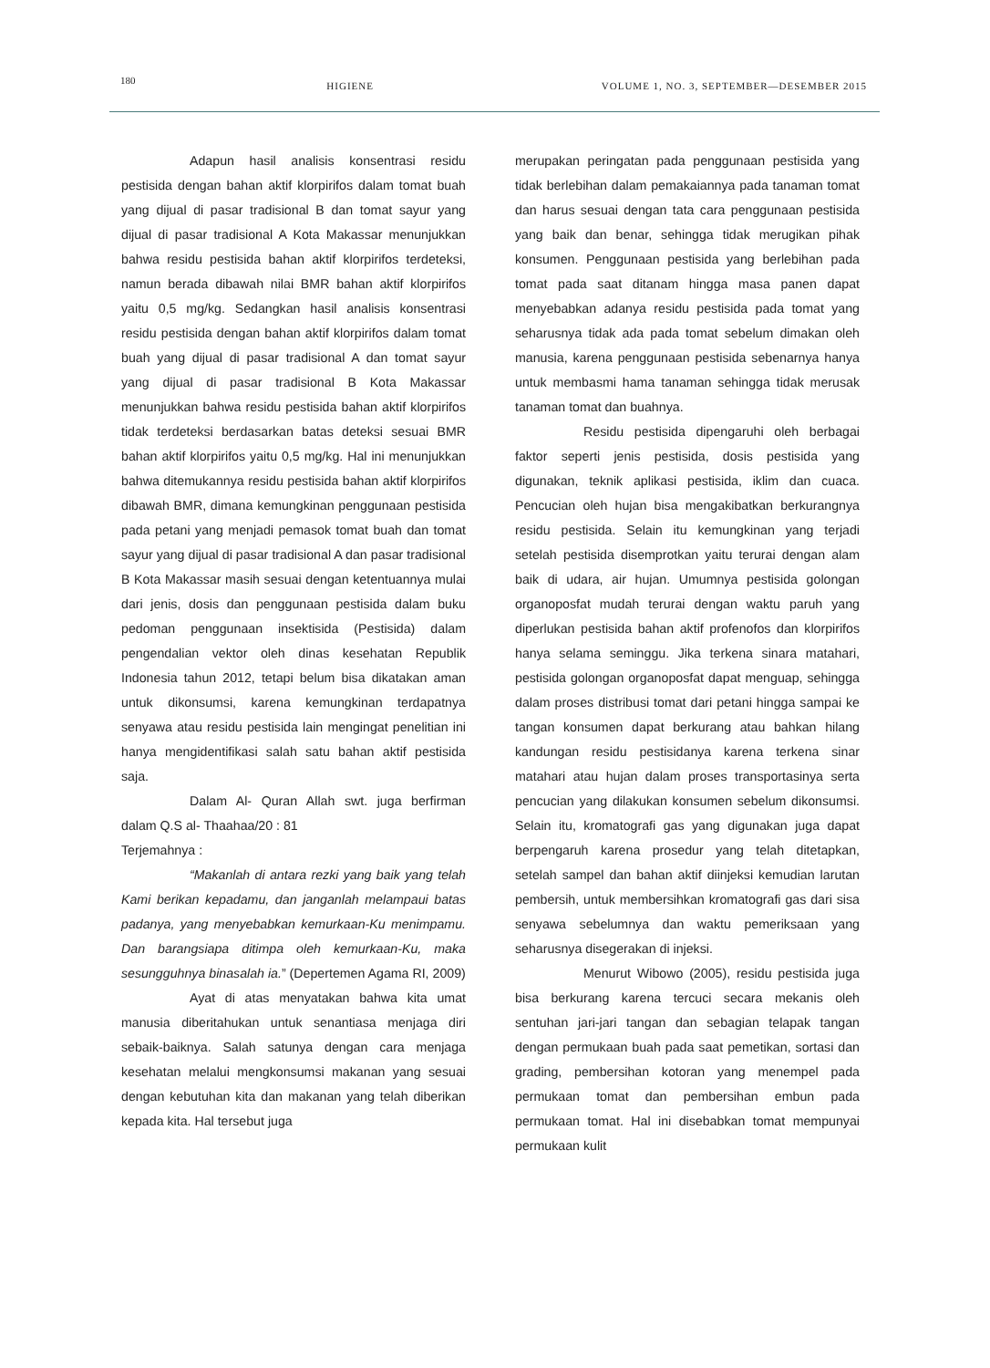180 HIGIENE VOLUME 1, NO. 3, SEPTEMBER—DESEMBER 2015
Adapun hasil analisis konsentrasi residu pestisida dengan bahan aktif klorpirifos dalam tomat buah yang dijual di pasar tradisional B dan tomat sayur yang dijual di pasar tradisional A Kota Makassar menunjukkan bahwa residu pestisida bahan aktif klorpirifos terdeteksi, namun berada dibawah nilai BMR bahan aktif klorpirifos yaitu 0,5 mg/kg. Sedangkan hasil analisis konsentrasi residu pestisida dengan bahan aktif klorpirifos dalam tomat buah yang dijual di pasar tradisional A dan tomat sayur yang dijual di pasar tradisional B Kota Makassar menunjukkan bahwa residu pestisida bahan aktif klorpirifos tidak terdeteksi berdasarkan batas deteksi sesuai BMR bahan aktif klorpirifos yaitu 0,5 mg/kg. Hal ini menunjukkan bahwa ditemukannya residu pestisida bahan aktif klorpirifos dibawah BMR, dimana kemungkinan penggunaan pestisida pada petani yang menjadi pemasok tomat buah dan tomat sayur yang dijual di pasar tradisional A dan pasar tradisional B Kota Makassar masih sesuai dengan ketentuannya mulai dari jenis, dosis dan penggunaan pestisida dalam buku pedoman penggunaan insektisida (Pestisida) dalam pengendalian vektor oleh dinas kesehatan Republik Indonesia tahun 2012, tetapi belum bisa dikatakan aman untuk dikonsumsi, karena kemungkinan terdapatnya senyawa atau residu pestisida lain mengingat penelitian ini hanya mengidentifikasi salah satu bahan aktif pestisida saja.
Dalam Al- Quran Allah swt. juga berfirman dalam Q.S al- Thaahaa/20 : 81
Terjemahnya :
“Makanlah di antara rezki yang baik yang telah Kami berikan kepadamu, dan janganlah melampaui batas padanya, yang menyebabkan kemurkaan-Ku menimpamu. Dan barangsiapa ditimpa oleh kemurkaan-Ku, maka sesungguhnya binasalah ia.” (Depertemen Agama RI, 2009)
Ayat di atas menyatakan bahwa kita umat manusia diberitahukan untuk senantiasa menjaga diri sebaik-baiknya. Salah satunya dengan cara menjaga kesehatan melalui mengkonsumsi makanan yang sesuai dengan kebutuhan kita dan makanan yang telah diberikan kepada kita. Hal tersebut juga
merupakan peringatan pada penggunaan pestisida yang tidak berlebihan dalam pemakaiannya pada tanaman tomat dan harus sesuai dengan tata cara penggunaan pestisida yang baik dan benar, sehingga tidak merugikan pihak konsumen. Penggunaan pestisida yang berlebihan pada tomat pada saat ditanam hingga masa panen dapat menyebabkan adanya residu pestisida pada tomat yang seharusnya tidak ada pada tomat sebelum dimakan oleh manusia, karena penggunaan pestisida sebenarnya hanya untuk membasmi hama tanaman sehingga tidak merusak tanaman tomat dan buahnya.
Residu pestisida dipengaruhi oleh berbagai faktor seperti jenis pestisida, dosis pestisida yang digunakan, teknik aplikasi pestisida, iklim dan cuaca. Pencucian oleh hujan bisa mengakibatkan berkurangnya residu pestisida. Selain itu kemungkinan yang terjadi setelah pestisida disemprotkan yaitu terurai dengan alam baik di udara, air hujan. Umumnya pestisida golongan organoposfat mudah terurai dengan waktu paruh yang diperlukan pestisida bahan aktif profenofos dan klorpirifos hanya selama seminggu. Jika terkena sinara matahari, pestisida golongan organoposfat dapat menguap, sehingga dalam proses distribusi tomat dari petani hingga sampai ke tangan konsumen dapat berkurang atau bahkan hilang kandungan residu pestisidanya karena terkena sinar matahari atau hujan dalam proses transportasinya serta pencucian yang dilakukan konsumen sebelum dikonsumsi. Selain itu, kromatografi gas yang digunakan juga dapat berpengaruh karena prosedur yang telah ditetapkan, setelah sampel dan bahan aktif diinjeksi kemudian larutan pembersih, untuk membersihkan kromatografi gas dari sisa senyawa sebelumnya dan waktu pemeriksaan yang seharusnya disegerakan di injeksi.
Menurut Wibowo (2005), residu pestisida juga bisa berkurang karena tercuci secara mekanis oleh sentuhan jari-jari tangan dan sebagian telapak tangan dengan permukaan buah pada saat pemetikan, sortasi dan grading, pembersihan kotoran yang menempel pada permukaan tomat dan pembersihan embun pada permukaan tomat. Hal ini disebabkan tomat mempunyai permukaan kulit